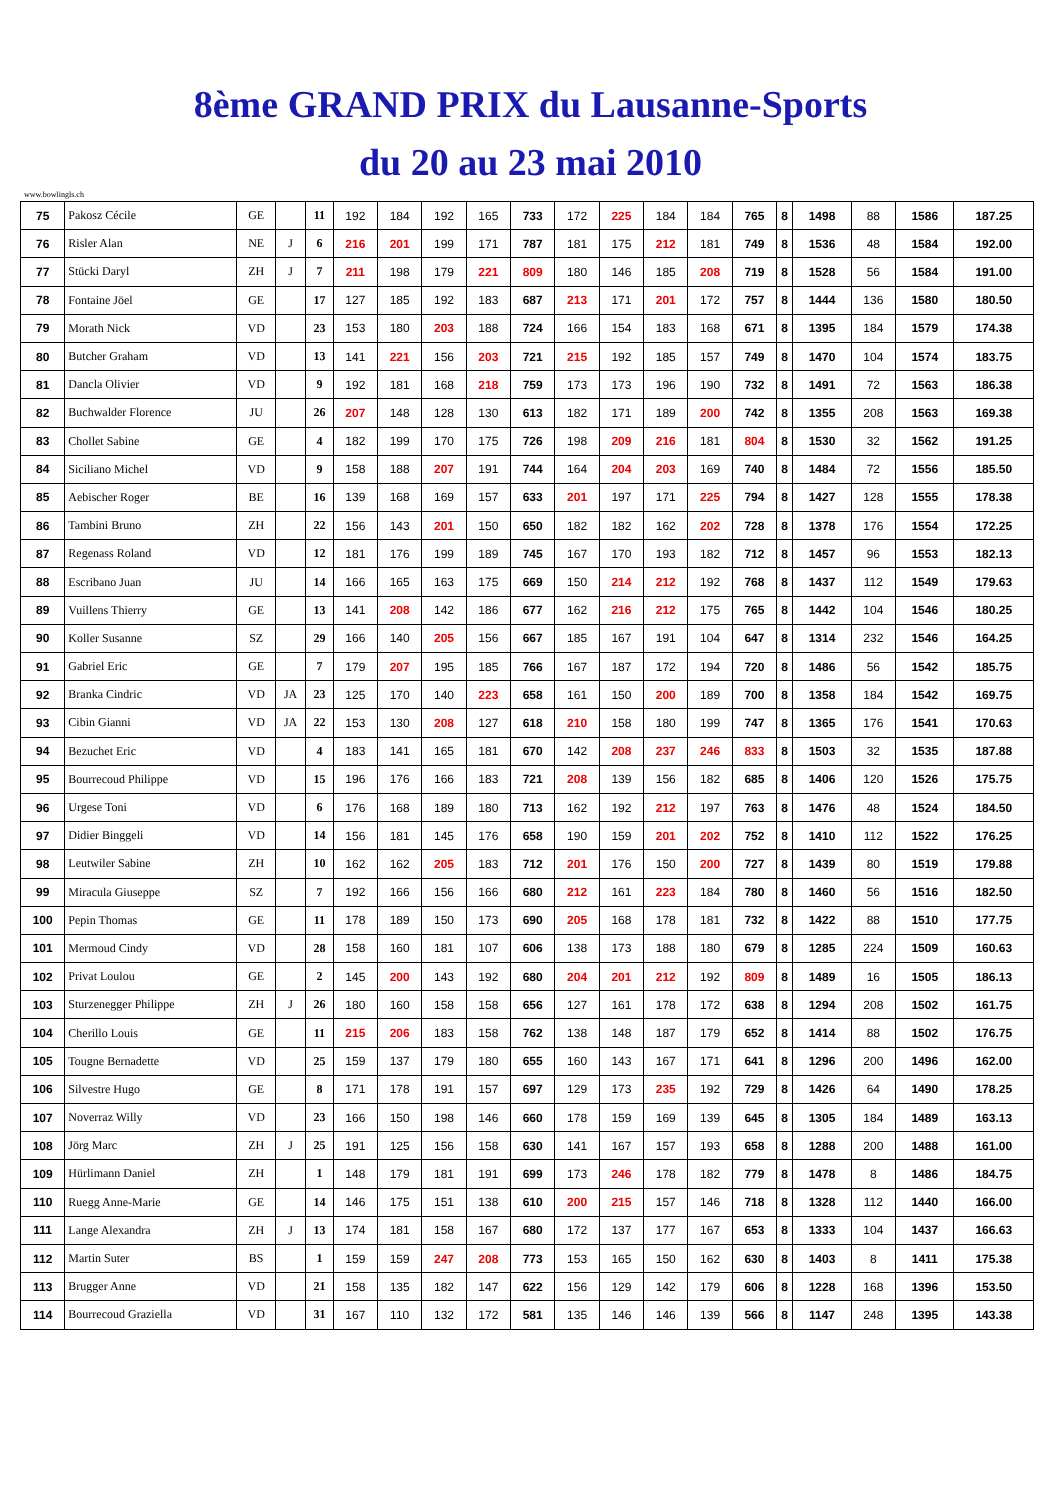8ème GRAND PRIX du Lausanne-Sports
du 20 au 23 mai 2010
www.bowlingls.ch
| 75 | Pakosz Cécile | GE | | 11 | 192 | 184 | 192 | 165 | 733 | 172 | 225 | 184 | 184 | 765 | 8 | 1498 | 88 | 1586 | 187.25 |
| 76 | Risler Alan | NE | J | 6 | 216 | 201 | 199 | 171 | 787 | 181 | 175 | 212 | 181 | 749 | 8 | 1536 | 48 | 1584 | 192.00 |
| 77 | Stücki Daryl | ZH | J | 7 | 211 | 198 | 179 | 221 | 809 | 180 | 146 | 185 | 208 | 719 | 8 | 1528 | 56 | 1584 | 191.00 |
| 78 | Fontaine Jöel | GE | | 17 | 127 | 185 | 192 | 183 | 687 | 213 | 171 | 201 | 172 | 757 | 8 | 1444 | 136 | 1580 | 180.50 |
| 79 | Morath Nick | VD | | 23 | 153 | 180 | 203 | 188 | 724 | 166 | 154 | 183 | 168 | 671 | 8 | 1395 | 184 | 1579 | 174.38 |
| 80 | Butcher Graham | VD | | 13 | 141 | 221 | 156 | 203 | 721 | 215 | 192 | 185 | 157 | 749 | 8 | 1470 | 104 | 1574 | 183.75 |
| 81 | Dancla Olivier | VD | | 9 | 192 | 181 | 168 | 218 | 759 | 173 | 173 | 196 | 190 | 732 | 8 | 1491 | 72 | 1563 | 186.38 |
| 82 | Buchwalder Florence | JU | | 26 | 207 | 148 | 128 | 130 | 613 | 182 | 171 | 189 | 200 | 742 | 8 | 1355 | 208 | 1563 | 169.38 |
| 83 | Chollet Sabine | GE | | 4 | 182 | 199 | 170 | 175 | 726 | 198 | 209 | 216 | 181 | 804 | 8 | 1530 | 32 | 1562 | 191.25 |
| 84 | Siciliano Michel | VD | | 9 | 158 | 188 | 207 | 191 | 744 | 164 | 204 | 203 | 169 | 740 | 8 | 1484 | 72 | 1556 | 185.50 |
| 85 | Aebischer Roger | BE | | 16 | 139 | 168 | 169 | 157 | 633 | 201 | 197 | 171 | 225 | 794 | 8 | 1427 | 128 | 1555 | 178.38 |
| 86 | Tambini Bruno | ZH | | 22 | 156 | 143 | 201 | 150 | 650 | 182 | 182 | 162 | 202 | 728 | 8 | 1378 | 176 | 1554 | 172.25 |
| 87 | Regenass Roland | VD | | 12 | 181 | 176 | 199 | 189 | 745 | 167 | 170 | 193 | 182 | 712 | 8 | 1457 | 96 | 1553 | 182.13 |
| 88 | Escribano Juan | JU | | 14 | 166 | 165 | 163 | 175 | 669 | 150 | 214 | 212 | 192 | 768 | 8 | 1437 | 112 | 1549 | 179.63 |
| 89 | Vuillens Thierry | GE | | 13 | 141 | 208 | 142 | 186 | 677 | 162 | 216 | 212 | 175 | 765 | 8 | 1442 | 104 | 1546 | 180.25 |
| 90 | Koller Susanne | SZ | | 29 | 166 | 140 | 205 | 156 | 667 | 185 | 167 | 191 | 104 | 647 | 8 | 1314 | 232 | 1546 | 164.25 |
| 91 | Gabriel Eric | GE | | 7 | 179 | 207 | 195 | 185 | 766 | 167 | 187 | 172 | 194 | 720 | 8 | 1486 | 56 | 1542 | 185.75 |
| 92 | Branka Cindric | VD | JA | 23 | 125 | 170 | 140 | 223 | 658 | 161 | 150 | 200 | 189 | 700 | 8 | 1358 | 184 | 1542 | 169.75 |
| 93 | Cibin Gianni | VD | JA | 22 | 153 | 130 | 208 | 127 | 618 | 210 | 158 | 180 | 199 | 747 | 8 | 1365 | 176 | 1541 | 170.63 |
| 94 | Bezuchet Eric | VD | | 4 | 183 | 141 | 165 | 181 | 670 | 142 | 208 | 237 | 246 | 833 | 8 | 1503 | 32 | 1535 | 187.88 |
| 95 | Bourrecoud Philippe | VD | | 15 | 196 | 176 | 166 | 183 | 721 | 208 | 139 | 156 | 182 | 685 | 8 | 1406 | 120 | 1526 | 175.75 |
| 96 | Urgese Toni | VD | | 6 | 176 | 168 | 189 | 180 | 713 | 162 | 192 | 212 | 197 | 763 | 8 | 1476 | 48 | 1524 | 184.50 |
| 97 | Didier Binggeli | VD | | 14 | 156 | 181 | 145 | 176 | 658 | 190 | 159 | 201 | 202 | 752 | 8 | 1410 | 112 | 1522 | 176.25 |
| 98 | Leutwiler Sabine | ZH | | 10 | 162 | 162 | 205 | 183 | 712 | 201 | 176 | 150 | 200 | 727 | 8 | 1439 | 80 | 1519 | 179.88 |
| 99 | Miracula Giuseppe | SZ | | 7 | 192 | 166 | 156 | 166 | 680 | 212 | 161 | 223 | 184 | 780 | 8 | 1460 | 56 | 1516 | 182.50 |
| 100 | Pepin Thomas | GE | | 11 | 178 | 189 | 150 | 173 | 690 | 205 | 168 | 178 | 181 | 732 | 8 | 1422 | 88 | 1510 | 177.75 |
| 101 | Mermoud Cindy | VD | | 28 | 158 | 160 | 181 | 107 | 606 | 138 | 173 | 188 | 180 | 679 | 8 | 1285 | 224 | 1509 | 160.63 |
| 102 | Privat Loulou | GE | | 2 | 145 | 200 | 143 | 192 | 680 | 204 | 201 | 212 | 192 | 809 | 8 | 1489 | 16 | 1505 | 186.13 |
| 103 | Sturzenegger Philippe | ZH | J | 26 | 180 | 160 | 158 | 158 | 656 | 127 | 161 | 178 | 172 | 638 | 8 | 1294 | 208 | 1502 | 161.75 |
| 104 | Cherillo Louis | GE | | 11 | 215 | 206 | 183 | 158 | 762 | 138 | 148 | 187 | 179 | 652 | 8 | 1414 | 88 | 1502 | 176.75 |
| 105 | Tougne Bernadette | VD | | 25 | 159 | 137 | 179 | 180 | 655 | 160 | 143 | 167 | 171 | 641 | 8 | 1296 | 200 | 1496 | 162.00 |
| 106 | Silvestre Hugo | GE | | 8 | 171 | 178 | 191 | 157 | 697 | 129 | 173 | 235 | 192 | 729 | 8 | 1426 | 64 | 1490 | 178.25 |
| 107 | Noverraz Willy | VD | | 23 | 166 | 150 | 198 | 146 | 660 | 178 | 159 | 169 | 139 | 645 | 8 | 1305 | 184 | 1489 | 163.13 |
| 108 | Jörg Marc | ZH | J | 25 | 191 | 125 | 156 | 158 | 630 | 141 | 167 | 157 | 193 | 658 | 8 | 1288 | 200 | 1488 | 161.00 |
| 109 | Hürlimann Daniel | ZH | | 1 | 148 | 179 | 181 | 191 | 699 | 173 | 246 | 178 | 182 | 779 | 8 | 1478 | 8 | 1486 | 184.75 |
| 110 | Ruegg Anne-Marie | GE | | 14 | 146 | 175 | 151 | 138 | 610 | 200 | 215 | 157 | 146 | 718 | 8 | 1328 | 112 | 1440 | 166.00 |
| 111 | Lange Alexandra | ZH | J | 13 | 174 | 181 | 158 | 167 | 680 | 172 | 137 | 177 | 167 | 653 | 8 | 1333 | 104 | 1437 | 166.63 |
| 112 | Martin Suter | BS | | 1 | 159 | 159 | 247 | 208 | 773 | 153 | 165 | 150 | 162 | 630 | 8 | 1403 | 8 | 1411 | 175.38 |
| 113 | Brugger Anne | VD | | 21 | 158 | 135 | 182 | 147 | 622 | 156 | 129 | 142 | 179 | 606 | 8 | 1228 | 168 | 1396 | 153.50 |
| 114 | Bourrecoud Graziella | VD | | 31 | 167 | 110 | 132 | 172 | 581 | 135 | 146 | 146 | 139 | 566 | 8 | 1147 | 248 | 1395 | 143.38 |